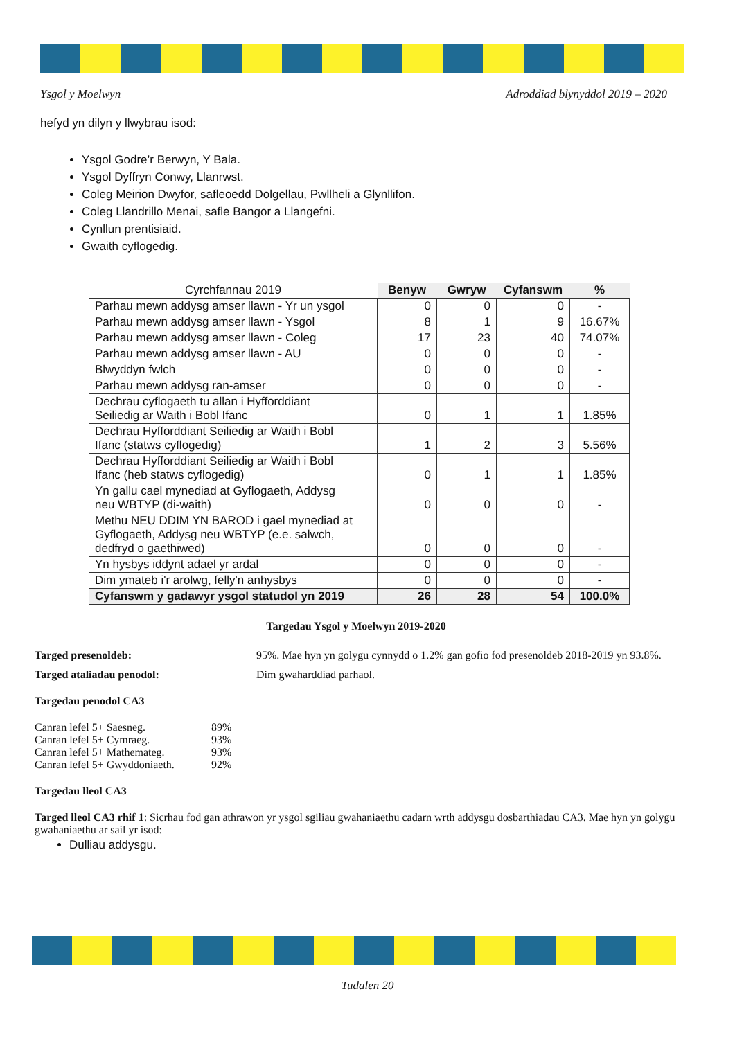Ysgol y Moelwyn Adroddiad blynyddol 2019 – 2020
hefyd yn dilyn y llwybrau isod:
Ysgol Godre’r Berwyn, Y Bala.
Ysgol Dyffryn Conwy, Llanrwst.
Coleg Meirion Dwyfor, safleoedd Dolgellau, Pwllheli a Glynllifon.
Coleg Llandrillo Menai, safle Bangor a Llangefni.
Cynllun prentisiaid.
Gwaith cyflogedig.
| Cyrchfannau 2019 | Benyw | Gwryw | Cyfanswm | % |
| --- | --- | --- | --- | --- |
| Parhau mewn addysg amser llawn - Yr un ysgol | 0 | 0 | 0 | - |
| Parhau mewn addysg amser llawn - Ysgol | 8 | 1 | 9 | 16.67% |
| Parhau mewn addysg amser llawn - Coleg | 17 | 23 | 40 | 74.07% |
| Parhau mewn addysg amser llawn - AU | 0 | 0 | 0 | - |
| Blwyddyn fwlch | 0 | 0 | 0 | - |
| Parhau mewn addysg ran-amser | 0 | 0 | 0 | - |
| Dechrau cyflogaeth tu allan i Hyfforddiant Seiliedig ar Waith i Bobl Ifanc | 0 | 1 | 1 | 1.85% |
| Dechrau Hyfforddiant Seiliedig ar Waith i Bobl Ifanc (statws cyflogedig) | 1 | 2 | 3 | 5.56% |
| Dechrau Hyfforddiant Seiliedig ar Waith i Bobl Ifanc (heb statws cyflogedig) | 0 | 1 | 1 | 1.85% |
| Yn gallu cael mynediad at Gyflogaeth, Addysg neu WBTYP (di-waith) | 0 | 0 | 0 | - |
| Methu NEU DDIM YN BAROD i gael mynediad at Gyflogaeth, Addysg neu WBTYP (e.e. salwch, dedfryd o gaethiwed) | 0 | 0 | 0 | - |
| Yn hysbys iddynt adael yr ardal | 0 | 0 | 0 | - |
| Dim ymateb i'r arolwg, felly'n anhysbys | 0 | 0 | 0 | - |
| Cyfanswm y gadawyr ysgol statudol yn 2019 | 26 | 28 | 54 | 100.0% |
Targedau Ysgol y Moelwyn 2019-2020
Targed presenoldeb: 95%. Mae hyn yn golygu cynnydd o 1.2% gan gofio fod presenoldeb 2018-2019 yn 93.8%.
Targed ataliadau penodol: Dim gwaharddiad parhaol.
Targedau penodol CA3
| Canran lefel 5+ Saesneg. | 89% |
| Canran lefel 5+ Cymraeg. | 93% |
| Canran lefel 5+ Mathemateg. | 93% |
| Canran lefel 5+ Gwyddoniaeth. | 92% |
Targedau lleol CA3
Targed lleol CA3 rhif 1: Sicrhau fod gan athrawon yr ysgol sgiliau gwahaniaethu cadarn wrth addysgu dosbarthiadau CA3. Mae hyn yn golygu gwahaniaethu ar sail yr isod:
Dulliau addysgu.
Tudalen 20